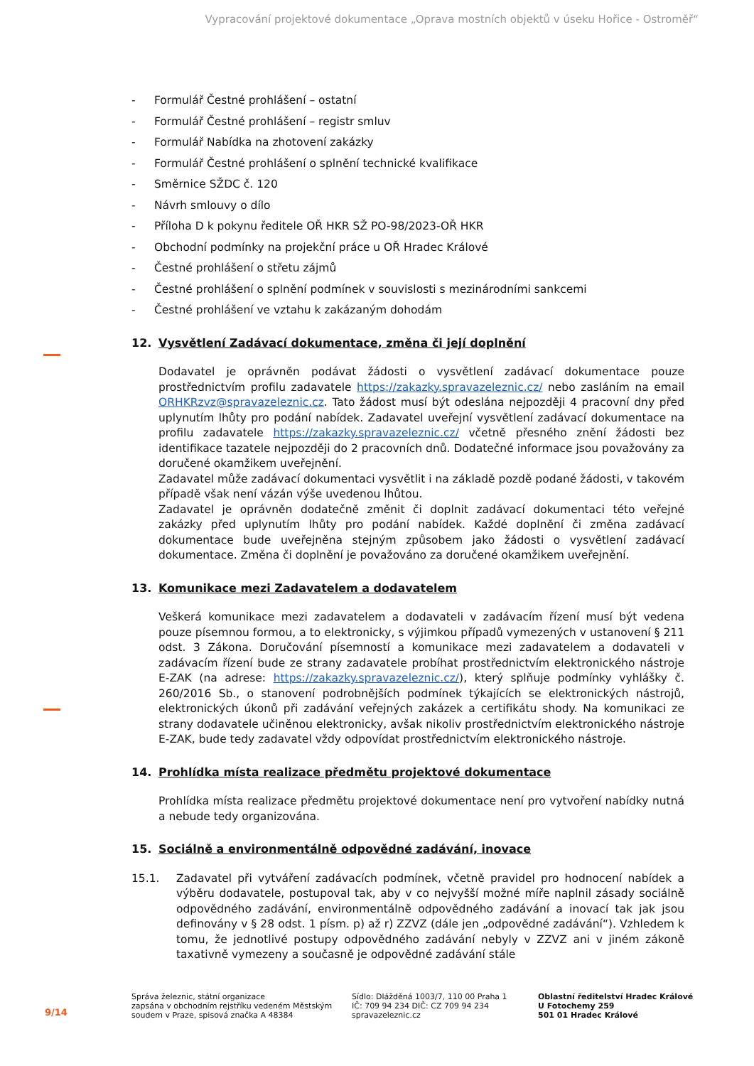Vypracování projektové dokumentace „Oprava mostních objektů v úseku Hořice - Ostroměř“
- Formulář Čestné prohlášení – ostatní
- Formulář Čestné prohlášení – registr smluv
- Formulář Nabídka na zhotovení zakázky
- Formulář Čestné prohlášení o splnění technické kvalifikace
- Směrnice SŽDC č. 120
- Návrh smlouvy o dílo
- Příloha D k pokynu ředitele OŘ HKR SŽ PO-98/2023-OŘ HKR
- Obchodní podmínky na projekční práce u OŘ Hradec Králové
- Čestné prohlášení o střetu zájmů
- Čestné prohlášení o splnění podmínek v souvislosti s mezinárodními sankcemi
- Čestné prohlášení ve vztahu k zakázaným dohodám
12. Vysvětlení Zadávací dokumentace, změna či její doplnění
Dodavatel je oprávněn podávat žádosti o vysvětlení zadávací dokumentace pouze prostřednictvím profilu zadavatele https://zakazky.spravazeleznic.cz/ nebo zasláním na email ORHKRzvz@spravazeleznic.cz. Tato žádost musí být odeslána nejpozději 4 pracovní dny před uplynutím lhůty pro podání nabídek. Zadavatel uveřejní vysvětlení zadávací dokumentace na profilu zadavatele https://zakazky.spravazeleznic.cz/ včetně přesného znění žádosti bez identifikace tazatele nejpozději do 2 pracovních dnů. Dodatečné informace jsou považovány za doručené okamžikem uveřejnění.
Zadavatel může zadávací dokumentaci vysvětlit i na základě pozdě podané žádosti, v takovém případě však není vázán výše uvedenou lhůtou.
Zadavatel je oprávněn dodatečně změnit či doplnit zadávací dokumentaci této veřejné zakázky před uplynutím lhůty pro podání nabídek. Každé doplnění či změna zadávací dokumentace bude uveřejněna stejným způsobem jako žádosti o vysvětlení zadávací dokumentace. Změna či doplnění je považováno za doručené okamžikem uveřejnění.
13. Komunikace mezi Zadavatelem a dodavatelem
Veškerá komunikace mezi zadavatelem a dodavateli v zadávacím řízení musí být vedena pouze písemnou formou, a to elektronicky, s výjimkou případů vymezených v ustanovení § 211 odst. 3 Zákona. Doručování písemností a komunikace mezi zadavatelem a dodavateli v zadávacím řízení bude ze strany zadavatele probíhat prostřednictvím elektronického nástroje E-ZAK (na adrese: https://zakazky.spravazeleznic.cz/), který splňuje podmínky vyhlášky č. 260/2016 Sb., o stanovení podrobnějších podmínek týkajících se elektronických nástrojů, elektronických úkonů při zadávání veřejných zakázek a certifikátu shody. Na komunikaci ze strany dodavatele učiněnou elektronicky, avšak nikoliv prostřednictvím elektronického nástroje E-ZAK, bude tedy zadavatel vždy odpovídat prostřednictvím elektronického nástroje.
14. Prohlídka místa realizace předmětu projektové dokumentace
Prohlídka místa realizace předmětu projektové dokumentace není pro vytvoření nabídky nutná a nebude tedy organizována.
15. Sociálně a environmentálně odpovědné zadávání, inovace
15.1. Zadavatel při vytváření zadávacích podmínek, včetně pravidel pro hodnocení nabídek a výběru dodavatele, postupoval tak, aby v co nejvyšší možné míře naplnil zásady sociálně odpovědného zadávání, environmentálně odpovědného zadávání a inovací tak jak jsou definovány v § 28 odst. 1 písm. p) až r) ZZVZ (dále jen „odpovědné zadávání“). Vzhledem k tomu, že jednotlivé postupy odpovědného zadávání nebyly v ZZVZ ani v jiném zákoně taxativně vymezeny a současně je odpovědné zadávání stále
9/14
Správa železnic, státní organizace
zapsána v obchodním rejstříku vedeném Městským
soudem v Praze, spisová značka A 48384
Sídlo: Dlážděná 1003/7, 110 00 Praha 1
IČ: 709 94 234 DIČ: CZ 709 94 234
spravazeleznic.cz
Oblastní ředitelství Hradec Králové
U Fotochemy 259
501 01 Hradec Králové